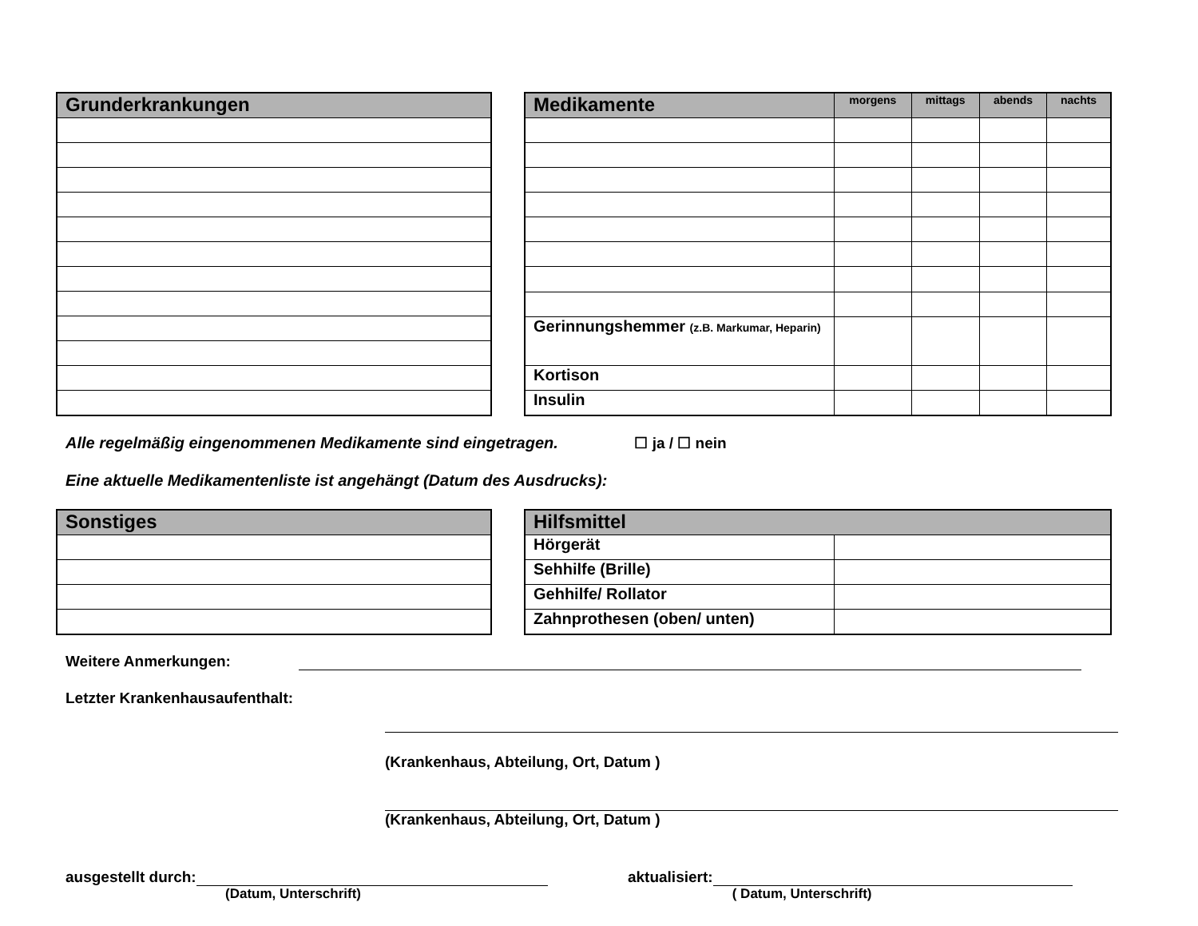| Grunderkrankungen |
| --- |
| Medikamente | morgens | mittags | abends | nachts |
| --- | --- | --- | --- | --- |
| Gerinnungshemmer (z.B. Markumar, Heparin) | | | | |
| Kortison | | | | |
| Insulin | | | | |
Alle regelmäßig eingenommenen Medikamente sind eingetragen. ☐ ja / ☐ nein
Eine aktuelle Medikamentenliste ist angehängt (Datum des Ausdrucks):
| Sonstiges |
| --- |
| Hilfsmittel | |
| --- | --- |
| Hörgerät | |
| Sehhilfe (Brille) | |
| Gehhilfe/ Rollator | |
| Zahnprothesen (oben/ unten) | |
Weitere Anmerkungen:
Letzter Krankenhausaufenthalt:
(Krankenhaus, Abteilung, Ort, Datum )
(Krankenhaus, Abteilung, Ort, Datum )
ausgestellt durch: aktualisiert:
(Datum, Unterschrift) ( Datum, Unterschrift)